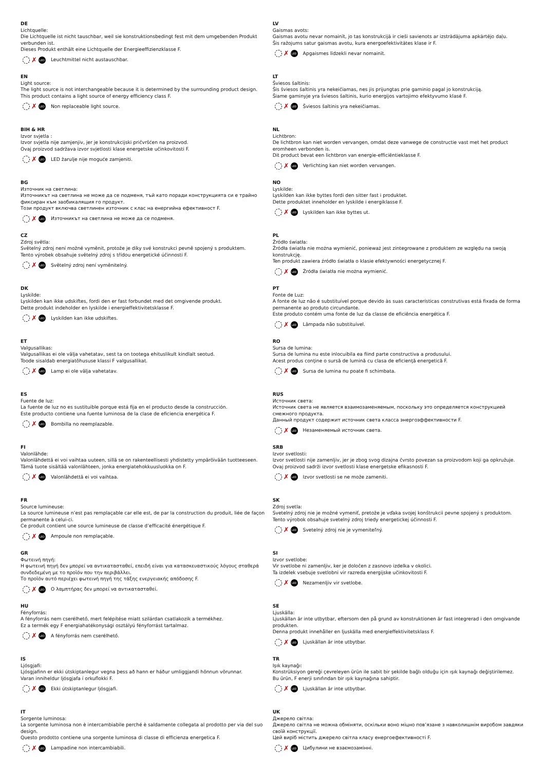DE
Lichtquelle:
Die Lichtquelle ist nicht tauschbar, weil sie konstruktionsbedingt fest mit dem umgebenden Produkt verbunden ist.
Dieses Produkt enthält eine Lichtquelle der Energieeffizienzklasse F.
✗ LED Leuchtmittel nicht austauschbar.
EN
Light source:
The light source is not interchangeable because it is determined by the surrounding product design.
This product contains a light source of energy efficiency class F.
✗ LED Non replaceable light source.
BIH & HR
Izvor svjetla :
Izvor svjetla nije zamjenjiv, jer je konstrukcijski pričvršćen na proizvod.
Ovaj proizvod sadržava izvor svjetlosti klase energetske učinkovitosti F.
✗ LED LED žarulje nije moguće zamjeniti.
BG
Източник на светлина:
Източникът на светлина не може да се подменя, тъй като поради конструкцията си е трайно фиксиран към заобикалящия го продукт.
Този продукт включва светлинен източник с клас на енергийна ефективност F.
✗ LED Източникът на светлина не може да се подменя.
CZ
Zdroj světla:
Světelný zdroj není možné vyměnit, protože je díky své konstrukci pevně spojený s produktem.
Tento výrobek obsahuje světelný zdroj s třídou energetické účinnosti F.
✗ LED Světelný zdroj není vyměnitelný.
DK
Lyskilde:
Lyskilden kan ikke udskiftes, fordi den er fast forbundet med det omgivende produkt.
Dette produkt indeholder en lyskilde i energieffektivitetsklasse F.
✗ LED Lyskilden kan ikke udskiftes.
ET
Valgusallikas:
Valgusallikas ei ole välja vahetatav, sest ta on tootega ehituslikult kindlalt seotud.
Toode sisaldab energiatõhususe klassi F valgusallikat.
✗ LED Lamp ei ole välja vahetatav.
ES
Fuente de luz:
La fuente de luz no es sustituible porque está fija en el producto desde la construcción.
Este producto contiene una fuente luminosa de la clase de eficiencia energética F.
✗ LED Bombilla no reemplazable.
FI
Valonlähde:
Valonlähdettä ei voi vaihtaa uuteen, sillä se on rakenteellisesti yhdistetty ympäröivään tuotteeseen.
Tämä tuote sisältää valonlähteen, jonka energiatehokkuusluokka on F.
✗ LED Valonlähdettä ei voi vaihtaa.
FR
Source lumineuse:
La source lumineuse n’est pas remplaçable car elle est, de par la construction du produit, liée de façon permanente à celui-ci.
Ce produit contient une source lumineuse de classe d’efficacité énergétique F.
✗ LED Ampoule non remplaçable.
GR
Φωτεινή πηγή:
Η φωτεινή πηγή δεν μπορεί να αντικατασταθεί, επειδή είναι για κατασκευαστικούς λόγους σταθερά συνδεδεμένη με το προϊόν που την περιβάλλει.
Το προϊόν αυτό περιέχει φωτεινή πηγή της τάξης ενεργειακής απόδοσης F.
✗ LED Ο λαμπτήρας δεν μπορεί να αντικατασταθεί.
HU
Fényforrás:
A fényforrás nem cserélhető, mert felépítése miatt szilárdan csatlakozik a termékhez.
Ez a termék egy F energiahatékonysági osztályú fényforrást tartalmaz.
✗ LED A fényforrás nem cserélhető.
IS
Ljósgjafi:
Ljósgjafinn er ekki útskiptanlegur vegna þess að hann er háður umliggjandi hönnun vörunnar.
Varan inniheldur ljósgjafa í orkuflokki F.
✗ LED Ekki útskiptanlegur ljósgjafi.
IT
Sorgente luminosa:
La sorgente luminosa non è intercambiabile perché è saldamente collegata al prodotto per via del suo design.
Questo prodotto contiene una sorgente luminosa di classe di efficienza energetica F.
✗ LED Lampadine non intercambiabili.
LV
Gaismas avots:
Gaismas avotu nevar nomainīt, jo tas konstrukcijā ir cieši savienots ar izstrādājuma apkārtējo daļu.
Šis ražojums satur gaismas avotu, kura energoefektivitātes klase ir F.
✗ LED Apgaismes līdzekli nevar nomainīt.
LT
Šviesos šaltinis:
Šis šviesos šaltinis yra nekeičiamas, nes jis prijungtas prie gaminio pagal jo konstrukciją.
Šiame gaminyje yra šviesos šaltinis, kurio energijos vartojimo efektyvumo klasė F.
✗ LED Šviesos šaltinis yra nekeičiamas.
NL
Lichtbron:
De lichtbron kan niet worden vervangen, omdat deze vanwege de constructie vast met het product eromheen verbonden is.
Dit product bevat een lichtbron van energie-efficiëntieklasse F.
✗ LED Verlichting kan niet worden vervangen.
NO
Lyskilde:
Lyskilden kan ikke byttes fordi den sitter fast i produktet.
Dette produktet inneholder en lyskilde i energiklasse F.
✗ LED Lyskilden kan ikke byttes ut.
PL
Źródło światła:
Źródła światła nie można wymienić, ponieważ jest zintegrowane z produktem ze względu na swoją konstrukcję.
Ten produkt zawiera źródło światła o klasie efektywności energetycznej F.
✗ LED Źródła światła nie można wymienić.
PT
Fonte de Luz:
A fonte de luz não é substituível porque devido às suas características construtivas está fixada de forma permanente ao produto circundante.
Este produto contém uma fonte de luz da classe de eficiência energética F.
✗ LED Lâmpada não substituível.
RO
Sursa de lumina:
Sursa de lumina nu este inlocuibila ea fiind parte constructiva a produsului.
Acest produs conţine o sursă de lumină cu clasa de eficienţă energetică F.
✗ LED Sursa de lumina nu poate fi schimbata.
RUS
Источник света:
Источник света не является взаимозаменяемым, поскольку это определяется конструкцией смежного продукта.
Данный продукт содержит источник света класса энергоэффективности F.
✗ LED Незаменяемый источник света.
SRB
Izvor svetlosti:
Izvor svetlosti nije zamenljiv, jer je zbog svog dizajna čvrsto povezan sa proizvodom koji ga opkružuje.
Ovaj proizvod sadrži izvor svetlosti klase energetske efikasnosti F.
✗ LED Izvor svetlosti se ne može zameniti.
SK
Zdroj svetla:
Svetelný zdroj nie je možné vymeniť, pretože je vďaka svojej konštrukcii pevne spojený s produktom.
Tento výrobok obsahuje svetelný zdroj triedy energetickej účinnosti F.
✗ LED Svetelný zdroj nie je vymeniteľný.
SI
Izvor svetlobe:
Vir svetlobe ni zamenljiv, ker je določen z zasnovo izdelka v okolici.
Ta izdelek vsebuje svetlobni vir razreda energijske učinkovitosti F.
✗ LED Nezamenljiv vir svetlobe.
SE
Ljuskälla:
Ljuskällan är inte utbytbar, eftersom den på grund av konstruktionen är fast integrerad i den omgivande produkten.
Denna produkt innehåller en ljuskälla med energieffektivitetsklass F.
✗ LED Ljuskällan är inte utbytbar.
TR
Işık kaynağı:
Konstrüksiyon gereği çevreleyen ürün ile sabit bir şekilde bağlı olduğu için ışık kaynağı değiştirilemez.
Bu ürün, F enerji sınıfından bir ışık kaynağına sahiptir.
✗ LED Ljuskällan är inte utbytbar.
UK
Джерело світла:
Джерело світла не можна обміняти, оскільки воно міцно пов’язане з навколишнім виробом завдяки своїй конструкції.
Цей виріб містить джерело світла класу енергоефективності F.
✗ LED Цибулини не взаємозамінні.